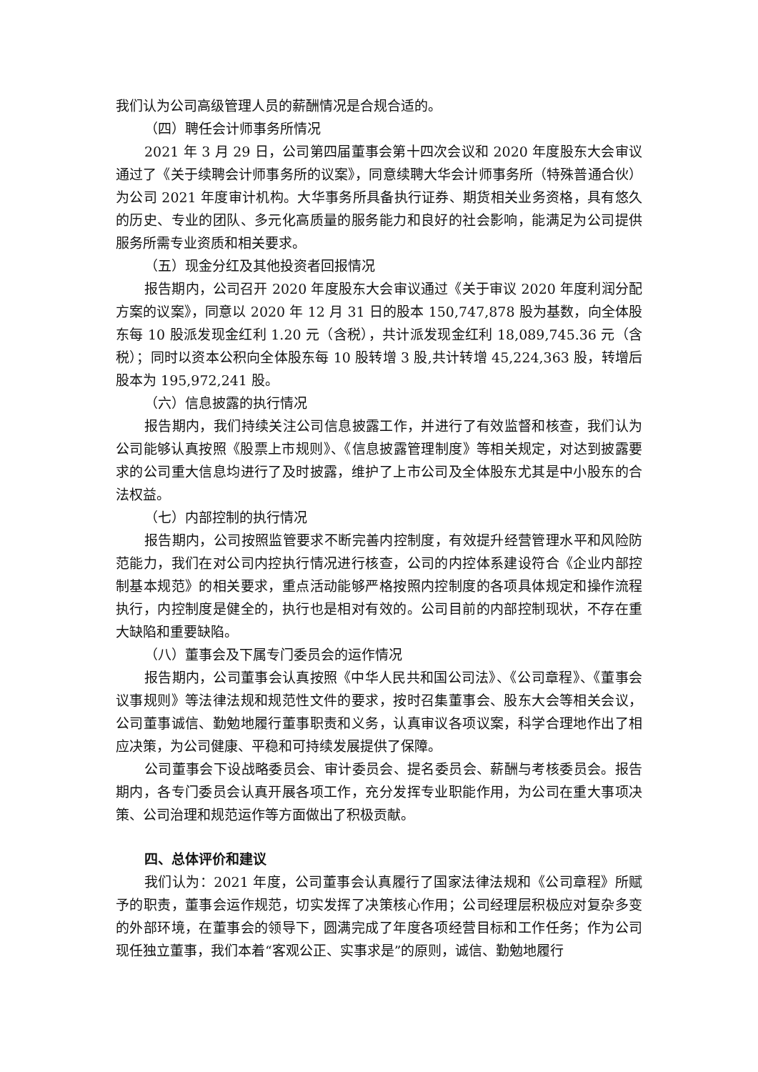我们认为公司高级管理人员的薪酬情况是合规合适的。
（四）聘任会计师事务所情况
2021 年 3 月 29 日，公司第四届董事会第十四次会议和 2020 年度股东大会审议通过了《关于续聘会计师事务所的议案》，同意续聘大华会计师事务所（特殊普通合伙）为公司 2021 年度审计机构。大华事务所具备执行证券、期货相关业务资格，具有悠久的历史、专业的团队、多元化高质量的服务能力和良好的社会影响，能满足为公司提供服务所需专业资质和相关要求。
（五）现金分红及其他投资者回报情况
报告期内，公司召开 2020 年度股东大会审议通过《关于审议 2020 年度利润分配方案的议案》，同意以 2020 年 12 月 31 日的股本 150,747,878 股为基数，向全体股东每 10 股派发现金红利 1.20 元（含税），共计派发现金红利 18,089,745.36 元（含税）；同时以资本公积向全体股东每 10 股转增 3 股,共计转增 45,224,363 股，转增后股本为 195,972,241 股。
（六）信息披露的执行情况
报告期内，我们持续关注公司信息披露工作，并进行了有效监督和核查，我们认为公司能够认真按照《股票上市规则》、《信息披露管理制度》等相关规定，对达到披露要求的公司重大信息均进行了及时披露，维护了上市公司及全体股东尤其是中小股东的合法权益。
（七）内部控制的执行情况
报告期内，公司按照监管要求不断完善内控制度，有效提升经营管理水平和风险防范能力，我们在对公司内控执行情况进行核查，公司的内控体系建设符合《企业内部控制基本规范》的相关要求，重点活动能够严格按照内控制度的各项具体规定和操作流程执行，内控制度是健全的，执行也是相对有效的。公司目前的内部控制现状，不存在重大缺陷和重要缺陷。
（八）董事会及下属专门委员会的运作情况
报告期内，公司董事会认真按照《中华人民共和国公司法》、《公司章程》、《董事会议事规则》等法律法规和规范性文件的要求，按时召集董事会、股东大会等相关会议，公司董事诚信、勤勉地履行董事职责和义务，认真审议各项议案，科学合理地作出了相应决策，为公司健康、平稳和可持续发展提供了保障。
公司董事会下设战略委员会、审计委员会、提名委员会、薪酬与考核委员会。报告期内，各专门委员会认真开展各项工作，充分发挥专业职能作用，为公司在重大事项决策、公司治理和规范运作等方面做出了积极贡献。
四、总体评价和建议
我们认为：2021 年度，公司董事会认真履行了国家法律法规和《公司章程》所赋予的职责，董事会运作规范，切实发挥了决策核心作用；公司经理层积极应对复杂多变的外部环境，在董事会的领导下，圆满完成了年度各项经营目标和工作任务；作为公司现任独立董事，我们本着“客观公正、实事求是”的原则，诚信、勤勉地履行